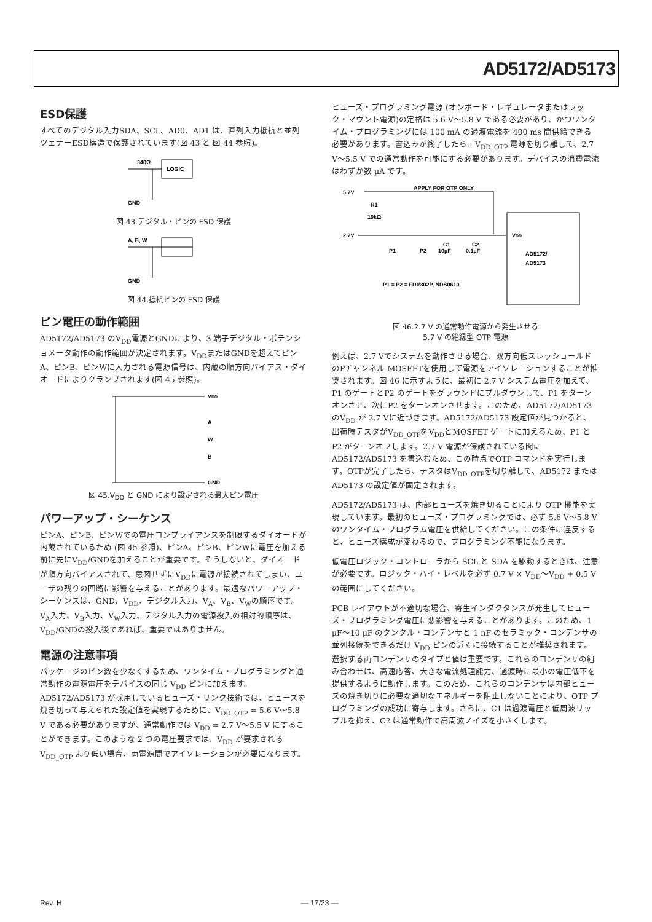AD5172/AD5173
ESD保護
すべてのデジタル入力SDA、SCL、AD0、AD1 は、直列入力抵抗と並列ツェナーESD構造で保護されています(図 43 と 図 44 参照)。
340Ω
LOGIC
GND
図 43.デジタル・ピンの ESD 保護
A, B, W
GND
図 44.抵抗ピンの ESD 保護
ピン電圧の動作範囲
AD5172/AD5173 のV<sub>DD</sub>電源とGNDにより、3 端子デジタル・ポテンショメータ動作の動作範囲が決定されます。V<sub>DD</sub>またはGNDを超えてピンA、ピンB、ピンWに入力される電源信号は、内蔵の順方向バイアス・ダイオードによりクランプされます(図 45 参照)。
VDD
A
W
B
GND
図 45.V<sub>DD</sub> と GND により設定される最大ピン電圧
パワーアップ・シーケンス
ピンA、ピンB、ピンWでの電圧コンプライアンスを制限するダイオードが内蔵されているため (図 45 参照)、ピンA、ピンB、ピンWに電圧を加える前に先にV<sub>DD</sub>/GNDを加えることが重要です。そうしないと、ダイオードが順方向バイアスされて、意図せずにV<sub>DD</sub>に電源が接続されてしまい、ユーザの残りの回路に影響を与えることがあります。最適なパワーアップ・シーケンスは、GND、V<sub>DD</sub>、デジタル入力、V<sub>A</sub>、V<sub>B</sub>、V<sub>W</sub>の順序です。V<sub>A</sub>入力、V<sub>B</sub>入力、V<sub>W</sub>入力、デジタル入力の電源投入の相対的順序は、V<sub>DD</sub>/GNDの投入後であれば、重要ではありません。
電源の注意事項
パッケージのピン数を少なくするため、ワンタイム・プログラミングと通常動作の電源電圧をデバイスの同じ V<sub>DD</sub> ピンに加えます。AD5172/AD5173 が採用しているヒューズ・リンク技術では、ヒューズを焼き切って与えられた設定値を実現するために、V<sub>DD_OTP</sub> = 5.6 V～5.8 V である必要がありますが、通常動作では V<sub>DD</sub> = 2.7 V～5.5 V にすることができます。このような 2 つの電圧要求では、V<sub>DD</sub> が要求される V<sub>DD_OTP</sub> より低い場合、両電源間でアイソレーションが必要になります。
ヒューズ・プログラミング電源 (オンボード・レギュレータまたはラック・マウント電源)の定格は 5.6 V～5.8 V である必要があり、かつワンタイム・プログラミングには 100 mA の過渡電流を 400 ms 間供給できる必要があります。書込みが終了したら、V<sub>DD_OTP</sub> 電源を切り離して、2.7 V～5.5 V での通常動作を可能にする必要があります。デバイスの消費電流はわずか数 µA です。
5.7V
APPLY FOR OTP ONLY
R1
10kΩ
2.7V
P1
P2
C1
10µF
C2
0.1µF
VDD
AD5172/
AD5173
P1 = P2 = FDV302P, NDS0610
図 46.2.7 V の通常動作電源から発生させる
5.7 V の絶縁型 OTP 電源
例えば、2.7 Vでシステムを動作させる場合、双方向低スレッショールドのPチャンネル MOSFETを使用して電源をアイソレーションすることが推奨されます。図 46 に示すように、最初に 2.7 V システム電圧を加えて、P1 のゲートとP2 のゲートをグラウンドにプルダウンして、P1 をターンオンさせ、次にP2 をターンオンさせます。このため、AD5172/AD5173 のV<sub>DD</sub> が 2.7 Vに近づきます。AD5172/AD5173 設定値が見つかると、出荷時テスタがV<sub>DD_OTP</sub>をV<sub>DD</sub>とMOSFET ゲートに加えるため、P1 とP2 がターンオフします。2.7 V 電源が保護されている間に AD5172/AD5173 を書込むため、この時点でOTP コマンドを実行します。OTPが完了したら、テスタはV<sub>DD_OTP</sub>を切り離して、AD5172 またはAD5173 の設定値が固定されます。
AD5172/AD5173 は、内部ヒューズを焼き切ることにより OTP 機能を実現しています。最初のヒューズ・プログラミングでは、必ず 5.6 V～5.8 V のワンタイム・プログラム電圧を供給してください。この条件に違反すると、ヒューズ構成が変わるので、プログラミング不能になります。
低電圧ロジック・コントローラから SCL と SDA を駆動するときは、注意が必要です。ロジック・ハイ・レベルを必ず 0.7 V × V<sub>DD</sub>～V<sub>DD</sub> + 0.5 V の範囲にしてください。
PCB レイアウトが不適切な場合、寄生インダクタンスが発生してヒューズ・プログラミング電圧に悪影響を与えることがあります。このため、1 µF～10 µF のタンタル・コンデンサと 1 nF のセラミック・コンデンサの並列接続をできるだけ V<sub>DD</sub> ピンの近くに接続することが推奨されます。選択する両コンデンサのタイプと値は重要です。これらのコンデンサの組み合わせは、高速応答、大きな電流処理能力、過渡時に最小の電圧低下を提供するように動作します。このため、これらのコンデンサは内部ヒューズの焼き切りに必要な適切なエネルギーを阻止しないことにより、OTP プログラミングの成功に寄与します。さらに、C1 は過渡電圧と低周波リップルを抑え、C2 は通常動作で高周波ノイズを小さくします。
Rev. H ― 17/23 ―